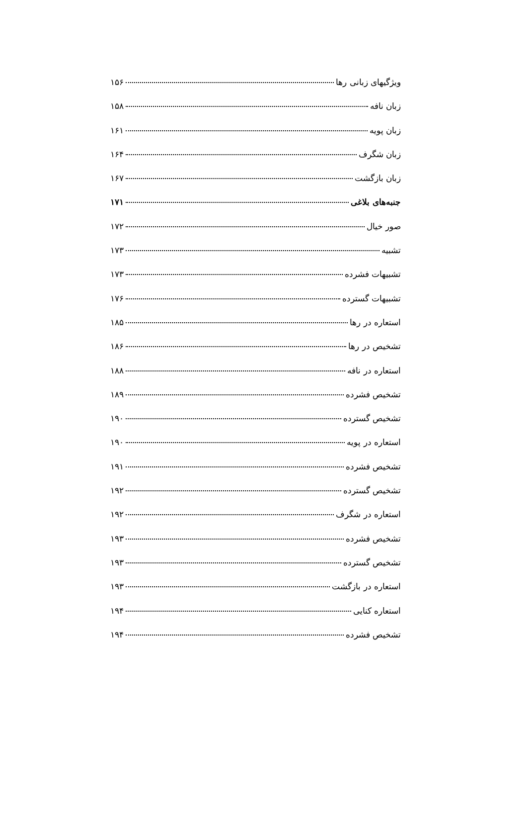ویژگیهای زبانی رها ۱۵۶
زبان نافه ۱۵۸
زبان پویه ۱۶۱
زبان شگرف ۱۶۴
زبان بازگشت ۱۶۷
جنبه‌های بلاغی ۱۷۱
صور خیال ۱۷۲
تشبیه ۱۷۳
تشبیهات فشرده ۱۷۳
تشبیهات گسترده ۱۷۶
استعاره در رها ۱۸۵
تشخیص در رها ۱۸۶
استعاره در نافه ۱۸۸
تشخیص فشرده ۱۸۹
تشخیص گسترده ۱۹۰
استعاره در پویه ۱۹۰
تشخیص فشرده ۱۹۱
تشخیص گسترده ۱۹۲
استعاره در شگرف ۱۹۲
تشخیص فشرده ۱۹۳
تشخیص گسترده ۱۹۳
استعاره در بازگشت ۱۹۳
استعاره کنایی ۱۹۴
تشخیص فشرده ۱۹۴